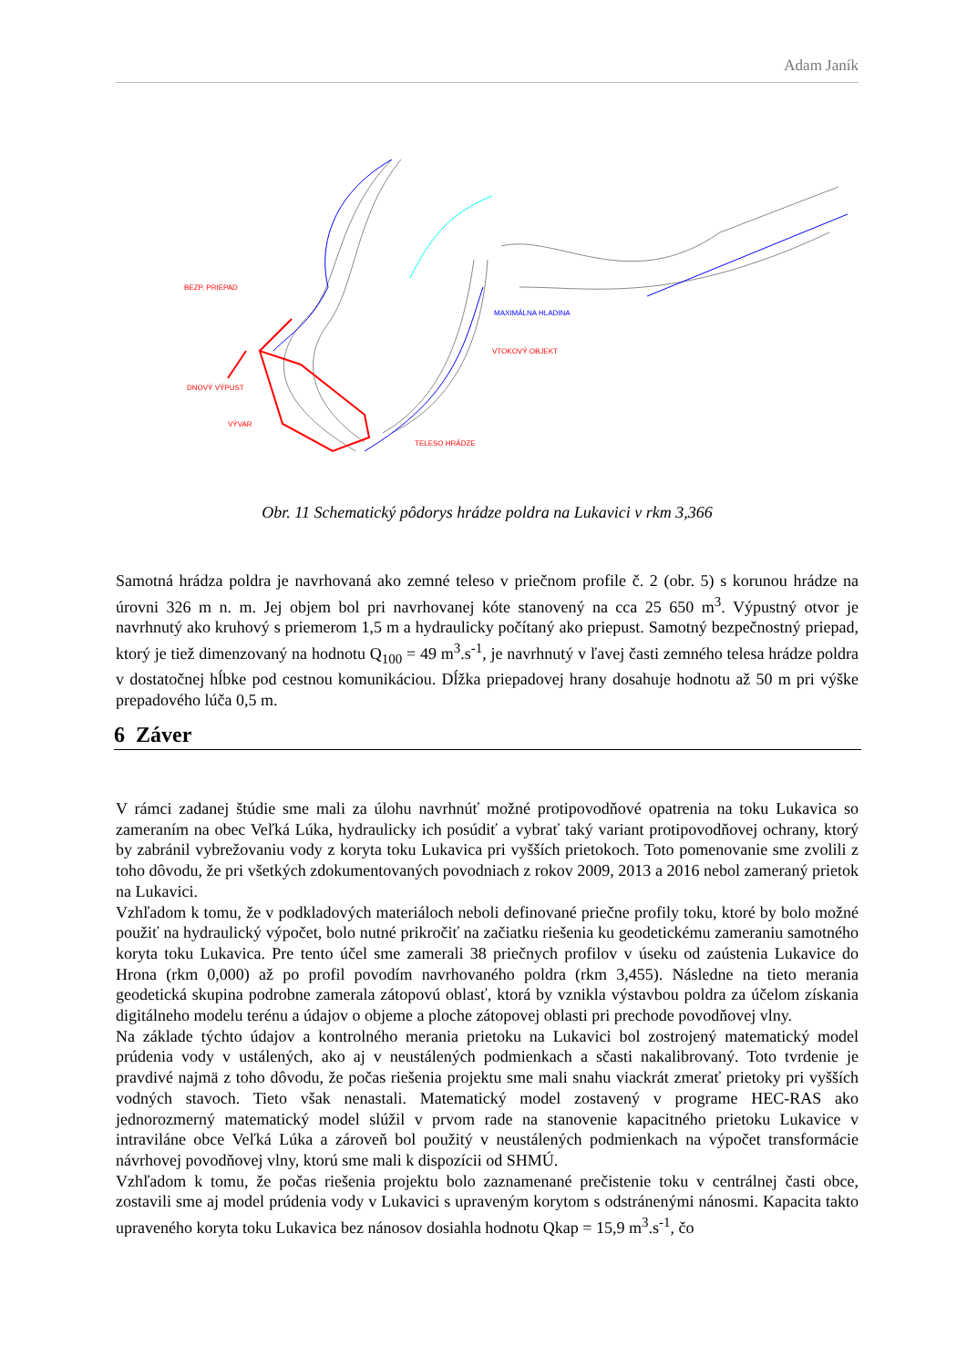Adam Janík
BEZP. PRIEPAD
DNOVÝ VÝPUST
VÝVAR
VTOKOVÝ OBJEKT
TELESO HRÁDZE
MAXIMÁLNA HLADINA
Obr. 11 Schematický pôdorys hrádze poldra na Lukavici v rkm 3,366
Samotná hrádza poldra je navrhovaná ako zemné teleso v priečnom profile č. 2 (obr. 5) s korunou hrádze na úrovni 326 m n. m. Jej objem bol pri navrhovanej kóte stanovený na cca 25 650 m<sup>3</sup>. Výpustný otvor je navrhnutý ako kruhový s priemerom 1,5 m a hydraulicky počítaný ako priepust. Samotný bezpečnostný priepad, ktorý je tiež dimenzovaný na hodnotu Q<sub>100</sub> = 49 m<sup>3</sup>.s<sup>-1</sup>, je navrhnutý v ľavej časti zemného telesa hrádze poldra v dostatočnej hĺbke pod cestnou komunikáciou. Dĺžka priepadovej hrany dosahuje hodnotu až 50 m pri výške prepadového lúča 0,5 m.
6 Záver
V rámci zadanej štúdie sme mali za úlohu navrhnúť možné protipovodňové opatrenia na toku Lukavica so zameraním na obec Veľká Lúka, hydraulicky ich posúdiť a vybrať taký variant protipovodňovej ochrany, ktorý by zabránil vybrežovaniu vody z koryta toku Lukavica pri vyšších prietokoch. Toto pomenovanie sme zvolili z toho dôvodu, že pri všetkých zdokumentovaných povodniach z rokov 2009, 2013 a 2016 nebol zameraný prietok na Lukavici.
Vzhľadom k tomu, že v podkladových materiáloch neboli definované priečne profily toku, ktoré by bolo možné použiť na hydraulický výpočet, bolo nutné prikročiť na začiatku riešenia ku geodetickému zameraniu samotného koryta toku Lukavica. Pre tento účel sme zamerali 38 priečnych profilov v úseku od zaústenia Lukavice do Hrona (rkm 0,000) až po profil povodím navrhovaného poldra (rkm 3,455). Následne na tieto merania geodetická skupina podrobne zamerala zátopovú oblasť, ktorá by vznikla výstavbou poldra za účelom získania digitálneho modelu terénu a údajov o objeme a ploche zátopovej oblasti pri prechode povodňovej vlny.
Na základe týchto údajov a kontrolného merania prietoku na Lukavici bol zostrojený matematický model prúdenia vody v ustálených, ako aj v neustálených podmienkach a sčasti nakalibrovaný. Toto tvrdenie je pravdivé najmä z toho dôvodu, že počas riešenia projektu sme mali snahu viackrát zmerať prietoky pri vyšších vodných stavoch. Tieto však nenastali. Matematický model zostavený v programe HEC-RAS ako jednorozmerný matematický model slúžil v prvom rade na stanovenie kapacitného prietoku Lukavice v intraviláne obce Veľká Lúka a zároveň bol použitý v neustálených podmienkach na výpočet transformácie návrhovej povodňovej vlny, ktorú sme mali k dispozícii od SHMÚ.
Vzhľadom k tomu, že počas riešenia projektu bolo zaznamenané prečistenie toku v centrálnej časti obce, zostavili sme aj model prúdenia vody v Lukavici s upraveným korytom s odstránenými nánosmi. Kapacita takto upraveného koryta toku Lukavica bez nánosov dosiahla hodnotu Qkap = 15,9 m<sup>3</sup>.s<sup>-1</sup>, čo